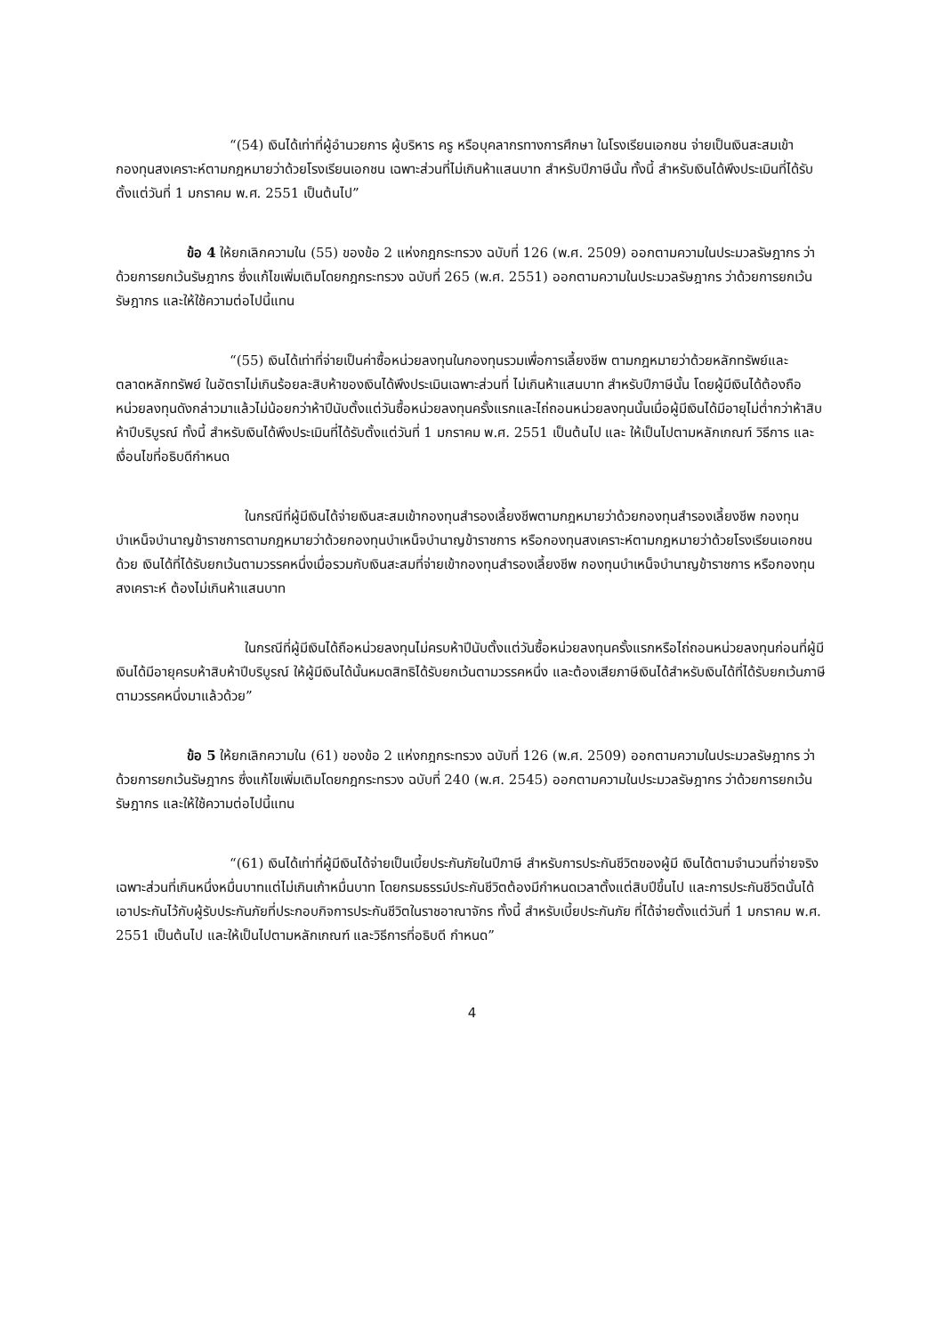“(54) เงินได้เท่าที่ผู้อำนวยการ ผู้บริหาร ครู หรือบุคลากรทางการศึกษา ในโรงเรียนเอกชน จ่ายเป็นเงินสะสมเข้ากองทุนสงเคราะห์ตามกฎหมายว่าด้วยโรงเรียนเอกชน เฉพาะส่วนที่ไม่เกินห้าแสนบาท สำหรับปีภาษีนั้น ทั้งนี้ สำหรับเงินได้พึงประเมินที่ได้รับตั้งแต่วันที่ 1 มกราคม พ.ศ. 2551 เป็นต้นไป”
ข้อ 4 ให้ยกเลิกความใน (55) ของข้อ 2 แห่งกฎกระทรวง ฉบับที่ 126 (พ.ศ. 2509) ออกตามความในประมวลรัษฎากร ว่าด้วยการยกเว้นรัษฎากร ซึ่งแก้ไขเพิ่มเติมโดยกฎกระทรวง ฉบับที่ 265 (พ.ศ. 2551) ออกตามความในประมวลรัษฎากร ว่าด้วยการยกเว้นรัษฎากร และให้ใช้ความต่อไปนี้แทน
“(55) เงินได้เท่าที่จ่ายเป็นค่าซื้อหน่วยลงทุนในกองทุนรวมเพื่อการเลี้ยงชีพ ตามกฎหมายว่าด้วยหลักทรัพย์และตลาดหลักทรัพย์ ในอัตราไม่เกินร้อยละสิบห้าของเงินได้พึงประเมินเฉพาะส่วนที่ ไม่เกินห้าแสนบาท สำหรับปีภาษีนั้น โดยผู้มีเงินได้ต้องถือหน่วยลงทุนดังกล่าวมาแล้วไม่น้อยกว่าห้าปีนับตั้งแต่วันซื้อหน่วยลงทุนครั้งแรกและไถ่ถอนหน่วยลงทุนนั้นเมื่อผู้มีเงินได้มีอายุไม่ต่ำกว่าห้าสิบห้าปีบริบูรณ์ ทั้งนี้ สำหรับเงินได้พึงประเมินที่ได้รับตั้งแต่วันที่ 1 มกราคม พ.ศ. 2551 เป็นต้นไป และ ให้เป็นไปตามหลักเกณฑ์ วิธีการ และเงื่อนไขที่อธิบดีกำหนด
ในกรณีที่ผู้มีเงินได้จ่ายเงินสะสมเข้ากองทุนสำรองเลี้ยงชีพตามกฎหมายว่าด้วยกองทุนสำรองเลี้ยงชีพ กองทุนบำเหน็จบำนาญข้าราชการตามกฎหมายว่าด้วยกองทุนบำเหน็จบำนาญข้าราชการ หรือกองทุนสงเคราะห์ตามกฎหมายว่าด้วยโรงเรียนเอกชนด้วย เงินได้ที่ได้รับยกเว้นตามวรรคหนึ่งเมื่อรวมกับเงินสะสมที่จ่ายเข้ากองทุนสำรองเลี้ยงชีพ กองทุนบำเหน็จบำนาญข้าราชการ หรือกองทุนสงเคราะห์ ต้องไม่เกินห้าแสนบาท
ในกรณีที่ผู้มีเงินได้ถือหน่วยลงทุนไม่ครบห้าปีนับตั้งแต่วันซื้อหน่วยลงทุนครั้งแรกหรือไถ่ถอนหน่วยลงทุนก่อนที่ผู้มีเงินได้มีอายุครบห้าสิบห้าปีบริบูรณ์ ให้ผู้มีเงินได้นั้นหมดสิทธิได้รับยกเว้นตามวรรคหนึ่ง และต้องเสียภาษีเงินได้สำหรับเงินได้ที่ได้รับยกเว้นภาษีตามวรรคหนึ่งมาแล้วด้วย”
ข้อ 5 ให้ยกเลิกความใน (61) ของข้อ 2 แห่งกฎกระทรวง ฉบับที่ 126 (พ.ศ. 2509) ออกตามความในประมวลรัษฎากร ว่าด้วยการยกเว้นรัษฎากร ซึ่งแก้ไขเพิ่มเติมโดยกฎกระทรวง ฉบับที่ 240 (พ.ศ. 2545) ออกตามความในประมวลรัษฎากร ว่าด้วยการยกเว้นรัษฎากร และให้ใช้ความต่อไปนี้แทน
“(61) เงินได้เท่าที่ผู้มีเงินได้จ่ายเป็นเบี้ยประกันภัยในปีภาษี สำหรับการประกันชีวิตของผู้มี เงินได้ตามจำนวนที่จ่ายจริง เฉพาะส่วนที่เกินหนึ่งหมื่นบาทแต่ไม่เกินเก้าหมื่นบาท โดยกรมธรรม์ประกันชีวิตต้องมีกำหนดเวลาตั้งแต่สิบปีขึ้นไป และการประกันชีวิตนั้นได้เอาประกันไว้กับผู้รับประกันภัยที่ประกอบกิจการประกันชีวิตในราชอาณาจักร ทั้งนี้ สำหรับเบี้ยประกันภัย ที่ได้จ่ายตั้งแต่วันที่ 1 มกราคม พ.ศ. 2551 เป็นต้นไป และให้เป็นไปตามหลักเกณฑ์ และวิธีการที่อธิบดี กำหนด”
4